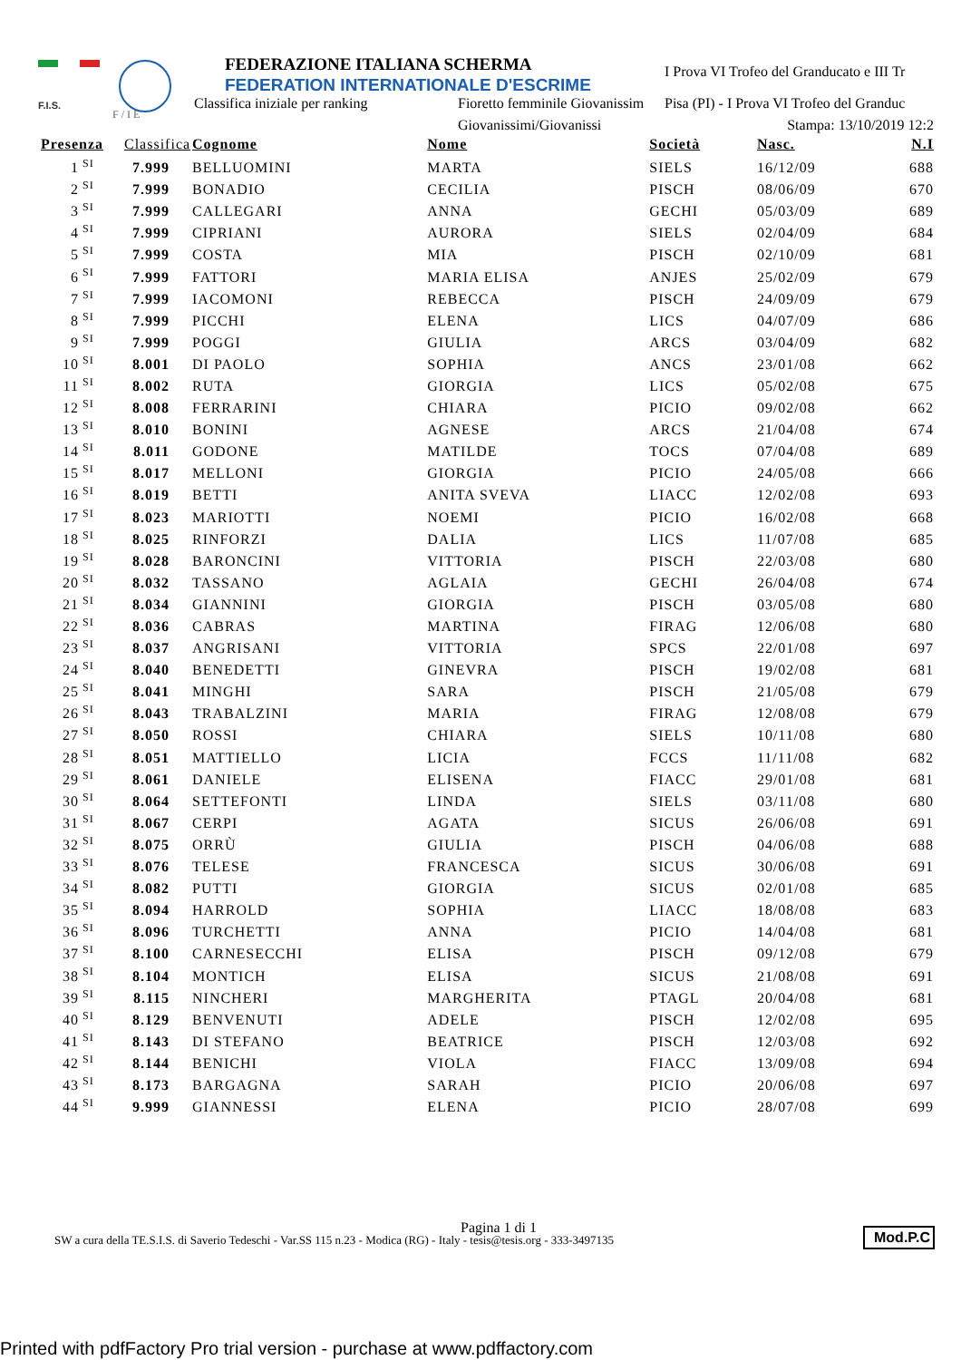F.I.S.
F / I E
FEDERAZIONE ITALIANA SCHERMA
FEDERATION INTERNATIONALE D'ESCRIME
Classifica iniziale per ranking
Fioretto femminile Giovanissim
Giovanissimi/Giovanissi
I Prova VI Trofeo del Granducato e III Tr
Pisa (PI) - I Prova VI Trofeo del Granduc
Stampa: 13/10/2019 12:2
| Presenza | | Classifica | Cognome | Nome | Società | Nasc. | N.I |
| --- | --- | --- | --- | --- | --- | --- | --- |
| 1 | SI | 7.999 | BELLUOMINI | MARTA | SIELS | 16/12/09 | 688 |
| 2 | SI | 7.999 | BONADIO | CECILIA | PISCH | 08/06/09 | 670 |
| 3 | SI | 7.999 | CALLEGARI | ANNA | GECHI | 05/03/09 | 689 |
| 4 | SI | 7.999 | CIPRIANI | AURORA | SIELS | 02/04/09 | 684 |
| 5 | SI | 7.999 | COSTA | MIA | PISCH | 02/10/09 | 681 |
| 6 | SI | 7.999 | FATTORI | MARIA ELISA | ANJES | 25/02/09 | 679 |
| 7 | SI | 7.999 | IACOMONI | REBECCA | PISCH | 24/09/09 | 679 |
| 8 | SI | 7.999 | PICCHI | ELENA | LICS | 04/07/09 | 686 |
| 9 | SI | 7.999 | POGGI | GIULIA | ARCS | 03/04/09 | 682 |
| 10 | SI | 8.001 | DI PAOLO | SOPHIA | ANCS | 23/01/08 | 662 |
| 11 | SI | 8.002 | RUTA | GIORGIA | LICS | 05/02/08 | 675 |
| 12 | SI | 8.008 | FERRARINI | CHIARA | PICIO | 09/02/08 | 662 |
| 13 | SI | 8.010 | BONINI | AGNESE | ARCS | 21/04/08 | 674 |
| 14 | SI | 8.011 | GODONE | MATILDE | TOCS | 07/04/08 | 689 |
| 15 | SI | 8.017 | MELLONI | GIORGIA | PICIO | 24/05/08 | 666 |
| 16 | SI | 8.019 | BETTI | ANITA SVEVA | LIACC | 12/02/08 | 693 |
| 17 | SI | 8.023 | MARIOTTI | NOEMI | PICIO | 16/02/08 | 668 |
| 18 | SI | 8.025 | RINFORZI | DALIA | LICS | 11/07/08 | 685 |
| 19 | SI | 8.028 | BARONCINI | VITTORIA | PISCH | 22/03/08 | 680 |
| 20 | SI | 8.032 | TASSANO | AGLAIA | GECHI | 26/04/08 | 674 |
| 21 | SI | 8.034 | GIANNINI | GIORGIA | PISCH | 03/05/08 | 680 |
| 22 | SI | 8.036 | CABRAS | MARTINA | FIRAG | 12/06/08 | 680 |
| 23 | SI | 8.037 | ANGRISANI | VITTORIA | SPCS | 22/01/08 | 697 |
| 24 | SI | 8.040 | BENEDETTI | GINEVRA | PISCH | 19/02/08 | 681 |
| 25 | SI | 8.041 | MINGHI | SARA | PISCH | 21/05/08 | 679 |
| 26 | SI | 8.043 | TRABALZINI | MARIA | FIRAG | 12/08/08 | 679 |
| 27 | SI | 8.050 | ROSSI | CHIARA | SIELS | 10/11/08 | 680 |
| 28 | SI | 8.051 | MATTIELLO | LICIA | FCCS | 11/11/08 | 682 |
| 29 | SI | 8.061 | DANIELE | ELISENA | FIACC | 29/01/08 | 681 |
| 30 | SI | 8.064 | SETTEFONTI | LINDA | SIELS | 03/11/08 | 680 |
| 31 | SI | 8.067 | CERPI | AGATA | SICUS | 26/06/08 | 691 |
| 32 | SI | 8.075 | ORRÙ | GIULIA | PISCH | 04/06/08 | 688 |
| 33 | SI | 8.076 | TELESE | FRANCESCA | SICUS | 30/06/08 | 691 |
| 34 | SI | 8.082 | PUTTI | GIORGIA | SICUS | 02/01/08 | 685 |
| 35 | SI | 8.094 | HARROLD | SOPHIA | LIACC | 18/08/08 | 683 |
| 36 | SI | 8.096 | TURCHETTI | ANNA | PICIO | 14/04/08 | 681 |
| 37 | SI | 8.100 | CARNESECCHI | ELISA | PISCH | 09/12/08 | 679 |
| 38 | SI | 8.104 | MONTICH | ELISA | SICUS | 21/08/08 | 691 |
| 39 | SI | 8.115 | NINCHERI | MARGHERITA | PTAGL | 20/04/08 | 681 |
| 40 | SI | 8.129 | BENVENUTI | ADELE | PISCH | 12/02/08 | 695 |
| 41 | SI | 8.143 | DI STEFANO | BEATRICE | PISCH | 12/03/08 | 692 |
| 42 | SI | 8.144 | BENICHI | VIOLA | FIACC | 13/09/08 | 694 |
| 43 | SI | 8.173 | BARGAGNA | SARAH | PICIO | 20/06/08 | 697 |
| 44 | SI | 9.999 | GIANNESSI | ELENA | PICIO | 28/07/08 | 699 |
Pagina 1 di 1
SW a cura della TE.S.I.S. di Saverio Tedeschi - Var.SS 115 n.23 - Modica (RG) - Italy - tesis@tesis.org - 333-3497135
Mod.P.C
Printed with pdfFactory Pro trial version - purchase at www.pdffactory.com